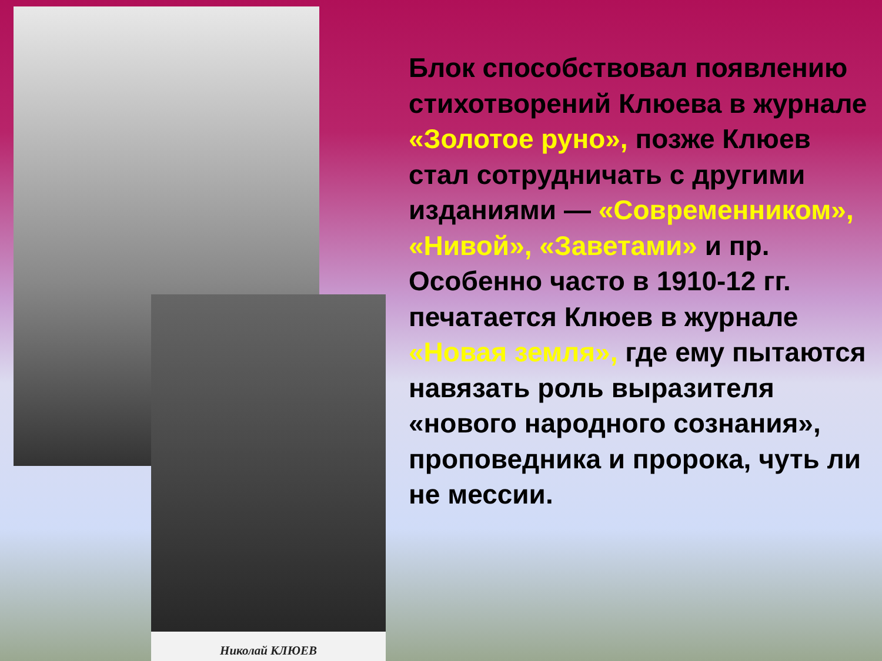Николай КЛЮЕВ
Блок способствовал появлению стихотворений Клюева в журнале «Золотое руно», позже Клюев стал сотрудничать с другими изданиями — «Современником», «Нивой», «Заветами» и пр. Особенно часто в 1910-12 гг. печатается Клюев в журнале «Новая земля», где ему пытаются навязать роль выразителя «нового народного сознания», проповедника и пророка, чуть ли не мессии.